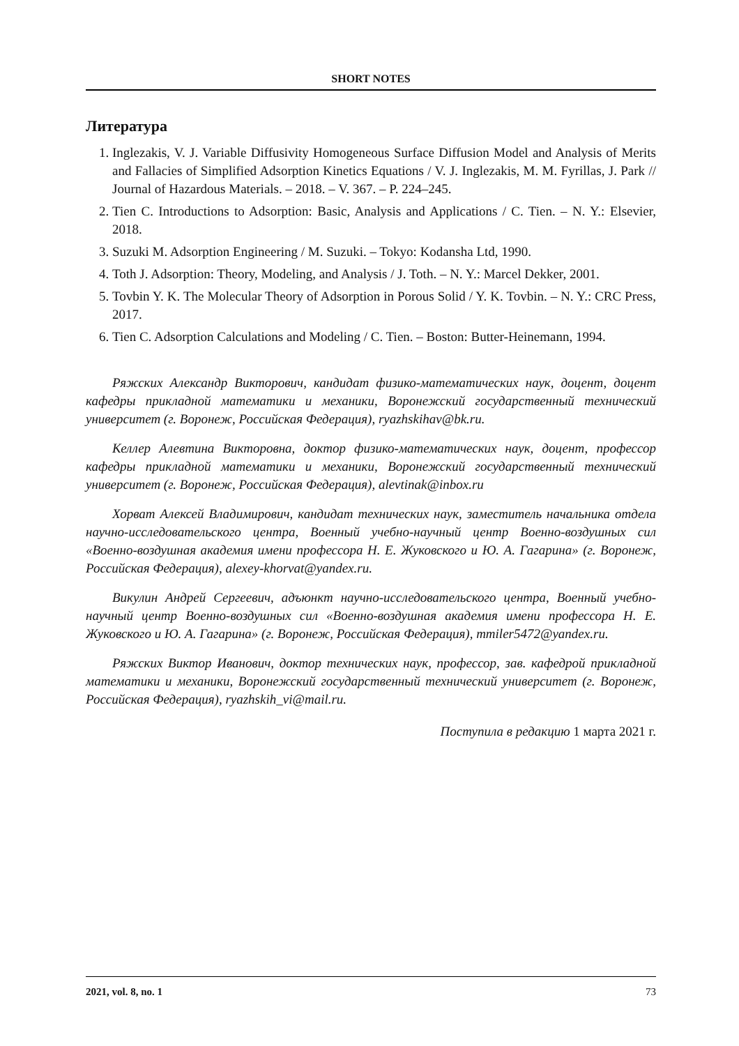SHORT NOTES
Литература
1. Inglezakis, V. J. Variable Diffusivity Homogeneous Surface Diffusion Model and Analysis of Merits and Fallacies of Simplified Adsorption Kinetics Equations / V. J. Inglezakis, M. M. Fyrillas, J. Park // Journal of Hazardous Materials. – 2018. – V. 367. – P. 224–245.
2. Tien C. Introductions to Adsorption: Basic, Analysis and Applications / C. Tien. – N. Y.: Elsevier, 2018.
3. Suzuki M. Adsorption Engineering / M. Suzuki. – Tokyo: Kodansha Ltd, 1990.
4. Toth J. Adsorption: Theory, Modeling, and Analysis / J. Toth. – N. Y.: Marcel Dekker, 2001.
5. Tovbin Y. K. The Molecular Theory of Adsorption in Porous Solid / Y. K. Tovbin. – N. Y.: CRC Press, 2017.
6. Tien C. Adsorption Calculations and Modeling / C. Tien. – Boston: Butter-Heinemann, 1994.
Ряжских Александр Викторович, кандидат физико-математических наук, доцент, доцент кафедры прикладной математики и механики, Воронежский государственный технический университет (г. Воронеж, Российская Федерация), ryazhskihav@bk.ru.
Келлер Алевтина Викторовна, доктор физико-математических наук, доцент, профессор кафедры прикладной математики и механики, Воронежский государственный технический университет (г. Воронеж, Российская Федерация), alevtinak@inbox.ru
Хорват Алексей Владимирович, кандидат технических наук, заместитель начальника отдела научно-исследовательского центра, Военный учебно-научный центр Военно-воздушных сил «Военно-воздушная академия имени профессора Н. Е. Жуковского и Ю. А. Гагарина» (г. Воронеж, Российская Федерация), alexey-khorvat@yandex.ru.
Викулин Андрей Сергеевич, адъюнкт научно-исследовательского центра, Военный учебно-научный центр Военно-воздушных сил «Военно-воздушная академия имени профессора Н. Е. Жуковского и Ю. А. Гагарина» (г. Воронеж, Российская Федерация), mmiler5472@yandex.ru.
Ряжских Виктор Иванович, доктор технических наук, профессор, зав. кафедрой прикладной математики и механики, Воронежский государственный технический университет (г. Воронеж, Российская Федерация), ryazhskih_vi@mail.ru.
Поступила в редакцию 1 марта 2021 г.
2021, vol. 8, no. 1 73